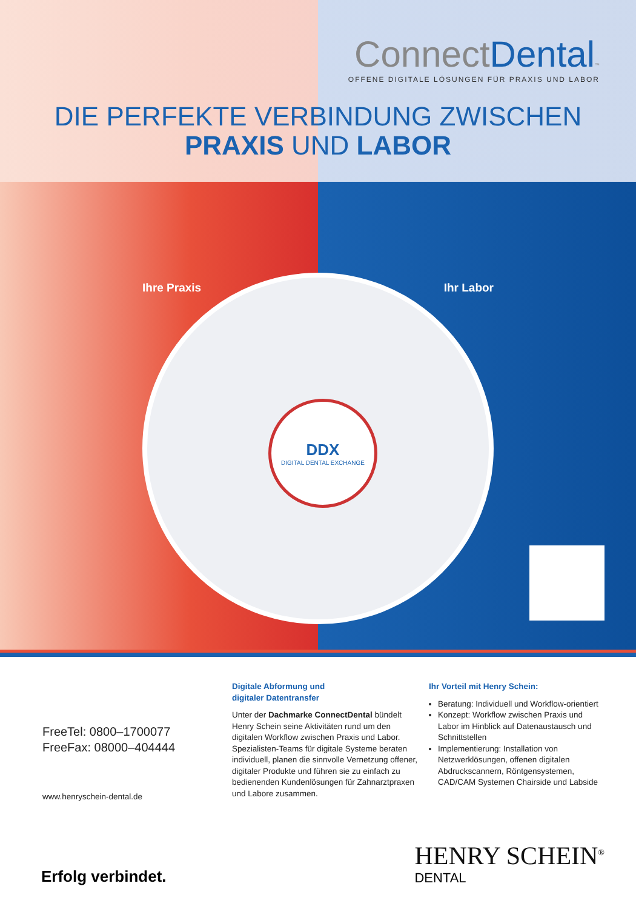ConnectDental™
OFFENE DIGITALE LÖSUNGEN FÜR PRAXIS UND LABOR
DIE PERFEKTE VERBINDUNG ZWISCHEN
PRAXIS UND LABOR
Ihre Praxis Ihr Labor
DDX
DIGITAL DENTAL EXCHANGE
FreeTel: 0800–1700077
FreeFax: 08000–404444
www.henryschein-dental.de
Digitale Abformung und
digitaler Datentransfer
Unter der Dachmarke ConnectDental bündelt Henry Schein seine Aktivitäten rund um den digitalen Workflow zwischen Praxis und Labor. Spezialisten-Teams für digitale Systeme beraten individuell, planen die sinnvolle Vernetzung offener, digitaler Produkte und führen sie zu einfach zu bedienenden Kundenlösungen für Zahnarztpraxen und Labore zusammen.
Ihr Vorteil mit Henry Schein:
Beratung: Individuell und Workflow-orientiert
Konzept: Workflow zwischen Praxis und Labor im Hinblick auf Datenaustausch und Schnittstellen
Implementierung: Installation von Netzwerklösungen, offenen digitalen Abdruckscannern, Röntgensystemen, CAD/CAM Systemen Chairside und Labside
Erfolg verbindet.
HENRY SCHEIN<sup>®</sup>
DENTAL